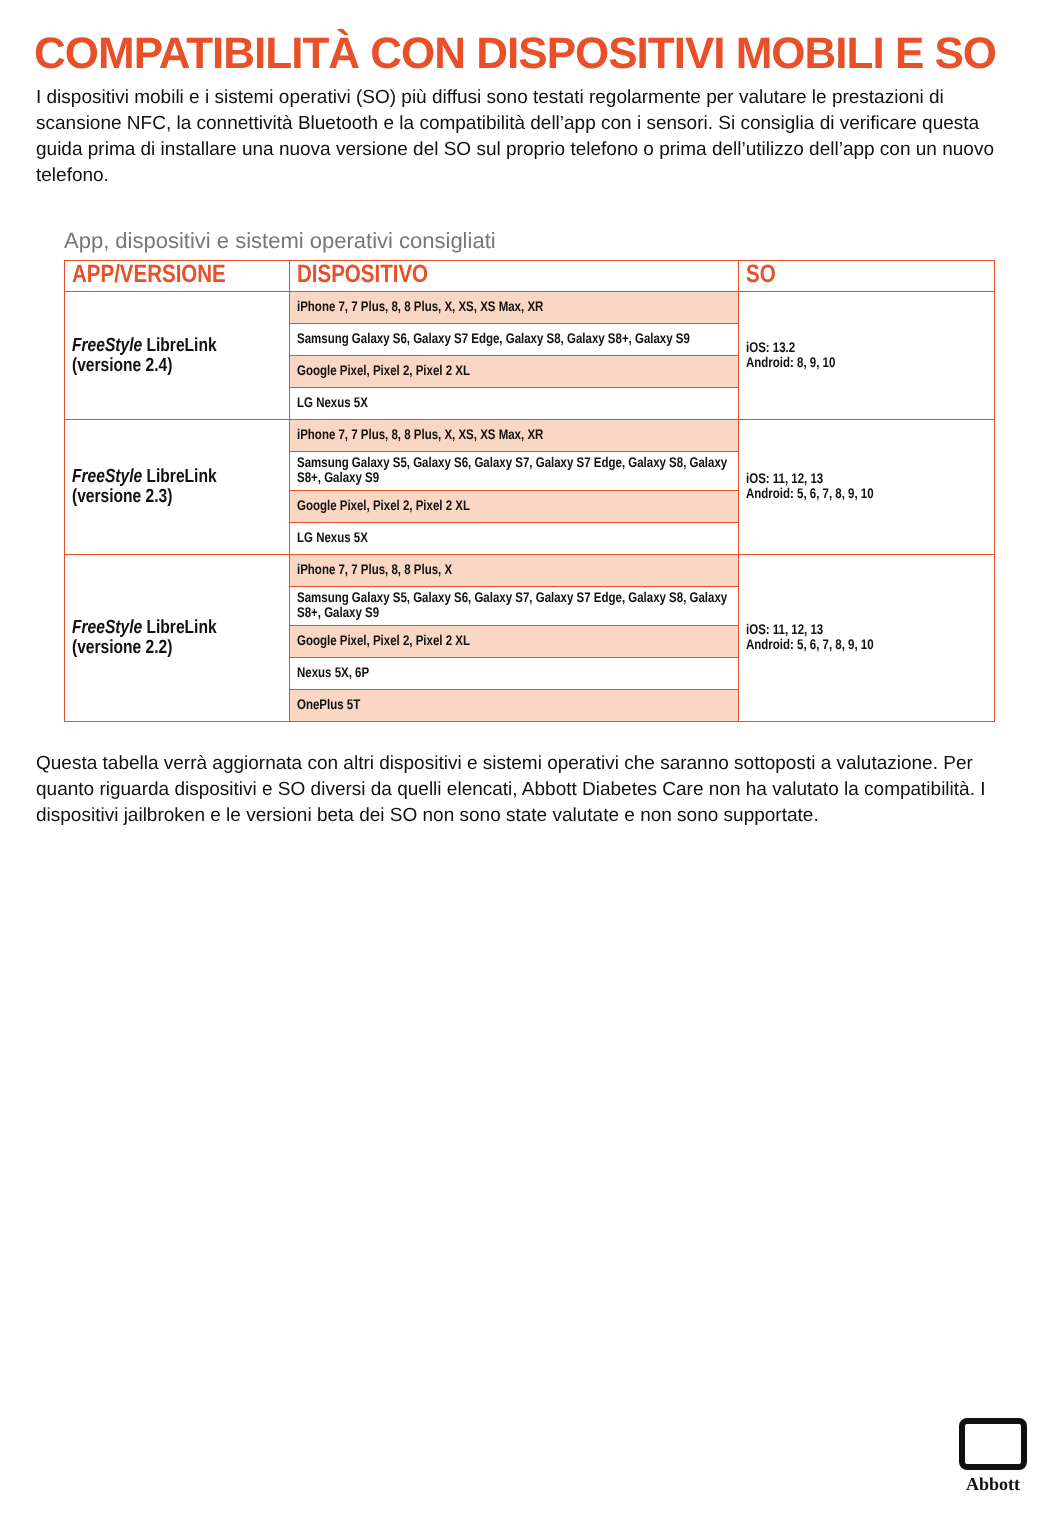COMPATIBILITÀ CON DISPOSITIVI MOBILI E SO
I dispositivi mobili e i sistemi operativi (SO) più diffusi sono testati regolarmente per valutare le prestazioni di scansione NFC, la connettività Bluetooth e la compatibilità dell’app con i sensori. Si consiglia di verificare questa guida prima di installare una nuova versione del SO sul proprio telefono o prima dell’utilizzo dell’app con un nuovo telefono.
App, dispositivi e sistemi operativi consigliati
| APP/VERSIONE | DISPOSITIVO | SO |
| --- | --- | --- |
| FreeStyle LibreLink (versione 2.4) | iPhone 7, 7 Plus, 8, 8 Plus, X, XS, XS Max, XR | iOS: 13.2 Android: 8, 9, 10 |
| | Samsung Galaxy S6, Galaxy S7 Edge, Galaxy S8, Galaxy S8+, Galaxy S9 | |
| | Google Pixel, Pixel 2, Pixel 2 XL | |
| | LG Nexus 5X | |
| FreeStyle LibreLink (versione 2.3) | iPhone 7, 7 Plus, 8, 8 Plus, X, XS, XS Max, XR | iOS: 11, 12, 13 Android: 5, 6, 7, 8, 9, 10 |
| | Samsung Galaxy S5, Galaxy S6, Galaxy S7, Galaxy S7 Edge, Galaxy S8, Galaxy S8+, Galaxy S9 | |
| | Google Pixel, Pixel 2, Pixel 2 XL | |
| | LG Nexus 5X | |
| FreeStyle LibreLink (versione 2.2) | iPhone 7, 7 Plus, 8, 8 Plus, X | iOS: 11, 12, 13 Android: 5, 6, 7, 8, 9, 10 |
| | Samsung Galaxy S5, Galaxy S6, Galaxy S7, Galaxy S7 Edge, Galaxy S8, Galaxy S8+, Galaxy S9 | |
| | Google Pixel, Pixel 2, Pixel 2 XL | |
| | Nexus 5X, 6P | |
| | OnePlus 5T | |
Questa tabella verrà aggiornata con altri dispositivi e sistemi operativi che saranno sottoposti a valutazione. Per quanto riguarda dispositivi e SO diversi da quelli elencati, Abbott Diabetes Care non ha valutato la compatibilità. I dispositivi jailbroken e le versioni beta dei SO non sono state valutate e non sono supportate.
Abbott